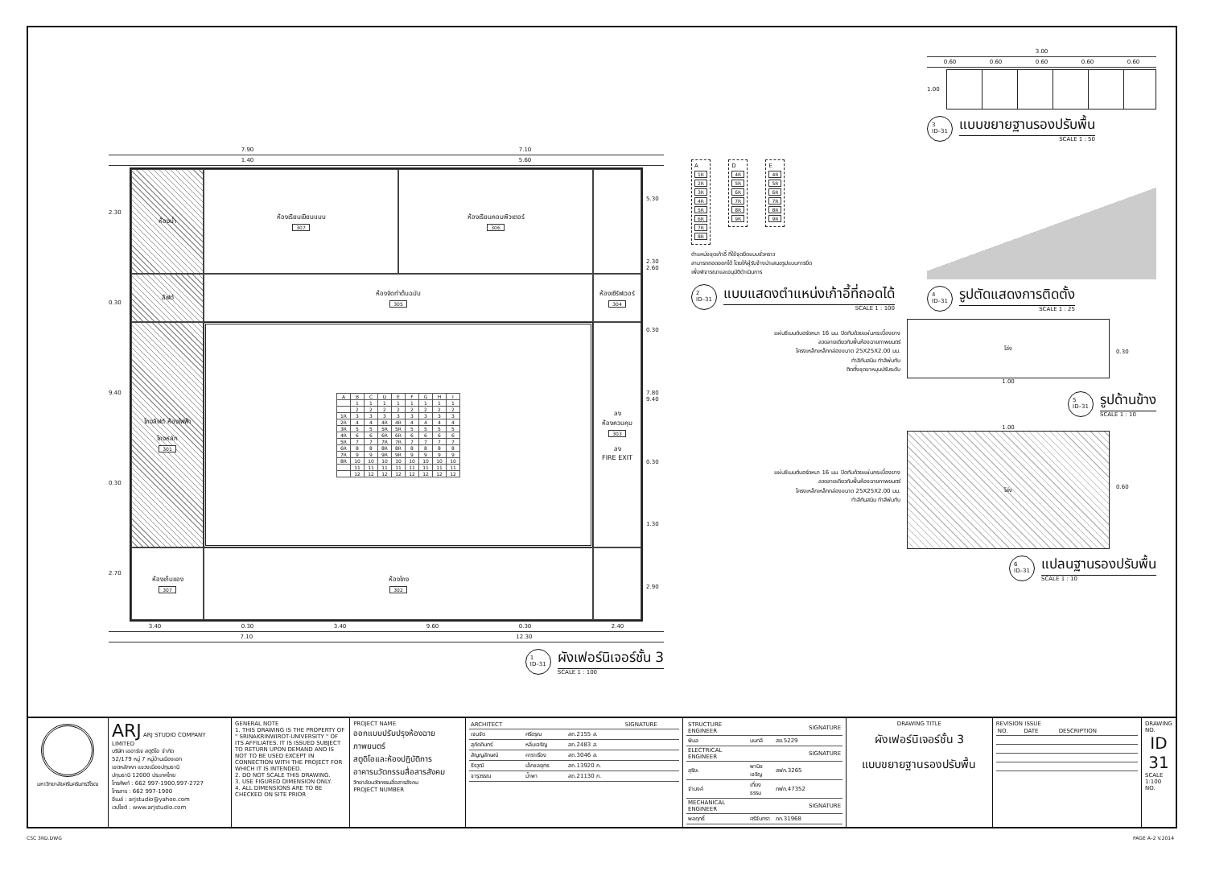7.90 7.10
1.40 5.60
2.30
0.30
9.40
0.30
2.70
ห้องน้ำ
ห้องเรียนเขียนแบบ
307
ห้องเรียนคอมพิวเตอร์
306
ลิฟต์
ห้องจัดทำต้นฉบับ
305
ห้องเซิร์ฟเวอร์
304
โถงลิฟต์ ห้องไฟฟ้า
โถงหลัก
301
| A | B | C | D | E | F | G | H | I |
| --- | --- | --- | --- | --- | --- | --- | --- | --- |
| | 1 | 1 | 1 | 1 | 1 | 1 | 1 | 1 |
| | 2 | 2 | 2 | 2 | 2 | 2 | 2 | 2 |
| 1R | 3 | 3 | 3 | 3 | 3 | 3 | 3 | 3 |
| 2R | 4 | 4 | 4R | 4R | 4 | 4 | 4 | 4 |
| 3R | 5 | 5 | 5R | 5R | 5 | 5 | 5 | 5 |
| 4R | 6 | 6 | 6R | 6R | 6 | 6 | 6 | 6 |
| 5R | 7 | 7 | 7R | 7R | 7 | 7 | 7 | 7 |
| 6R | 8 | 8 | 8R | 8R | 8 | 8 | 8 | 8 |
| 7R | 9 | 9 | 9R | 9R | 9 | 9 | 9 | 9 |
| 8R | 10 | 10 | 10 | 10 | 10 | 10 | 10 | 10 |
| | 11 | 11 | 11 | 11 | 11 | 11 | 11 | 11 |
| | 12 | 12 | 12 | 12 | 12 | 12 | 12 | 12 |
ลง
ห้องควบคุม
303
ลง
FIRE EXIT
ห้องเก็บของ
307
ห้องโถง
302
5.30
2.30 2.60
0.30
7.80 9.40
0.30
1.30
2.90
3.40 0.30 3.40 9.60 0.30 2.40
7.10 12.30
1
ID–31
ผังเฟอร์นิเจอร์ชั้น 3
SCALE 1 : 100
A 1R 2R 3R 4R 5R 6R 7R 8R
D 4R 5R 6R 7R 8R 9R
E 4R 5R 6R 7R 8R 9R
ตำแหน่งชุดเก้าอี้ ที่ใช้จุดยึดแบบชั่วคราว
สามารถถอดออกได้ โดยให้ผู้รับจ้างนำเสนอรูปแบบการยึด
เพื่อพิจารณาและอนุมัติดำเนินการ
2
ID–31
แบบแสดงตำแหน่งเก้าอี้ที่ถอดได้
SCALE 1 : 100
3.00
0.60 0.60 0.60 0.60 0.60
1.00
3
ID–31
แบบขยายฐานรองปรับพื้น
SCALE 1 : 50
4
ID–31
รูปตัดแสดงการติดตั้ง
SCALE 1 : 25
แผ่นซีเมนต์บอร์ดหนา 16 มม. ปิดทับด้วยแผ่นกระเบื้องยาง
ลวดลายเดียวกับพื้นห้องฉายภาพยนตร์
โครงเหล็กเหล็กกล่องขนาด 25X25X2.00 มม.
ทำสีกันสนิม ทำสีพ่นทับ
ติดตั้งชุดขาหมุนปรับระดับ
โล่ง
1.00
0.30
5
ID–31
รูปด้านข้าง
SCALE 1 : 10
แผ่นซีเมนต์บอร์ดหนา 16 มม. ปิดทับด้วยแผ่นกระเบื้องยาง
ลวดลายเดียวกับพื้นห้องฉายภาพยนตร์
โครงเหล็กเหล็กกล่องขนาด 25X25X2.00 มม.
ทำสีกันสนิม ทำสีพ่นทับ
1.00
โล่ง
0.60
6
ID–31
แปลนฐานรองปรับพื้น
SCALE 1 : 10
| มหาวิทยาลัยศรีนครินทรวิโรฒ | ARJ ARJ STUDIO COMPANY LIMITED บริษัท เออาร์เจ สตูดิโอ จำกัด 52/179 หมู่ 7 หมู่บ้านเมืองเอก เขตหลักหก แขวงเมืองปทุมธานี ปทุมธานี 12000 ประเทศไทย โทรศัพท์ : 662 997-1900,997-2727 โทรสาร : 662 997-1900 อีเมล์ : arjstudio@yahoo.com เวปไซต์ : www.arjstudio.com | GENERAL NOTE 1. THIS DRAWING IS THE PROPERTY OF " SRINAKRINWIROT-UNIVERSITY " OF ITS AFFILIATES. IT IS ISSUED SUBJECT TO RETURN UPON DEMAND AND IS NOT TO BE USED EXCEPT IN CONNECTION WITH THE PROJECT FOR WHICH IT IS INTENDED. 2. DO NOT SCALE THIS DRAWING. 3. USE FIGURED DIMENSION ONLY. 4. ALL DIMENSIONS ARE TO BE CHECKED ON SITE PRIOR | PROJECT NAME ออกแบบปรับปรุงห้องฉายภาพยนตร์ สตูดิโอและห้องปฏิบัติการ อาคารนวัตกรรมสื่อสารสังคม วิทยาลัยนวัตกรรมสื่อสารสังคม PROJECT NUMBER | / ARCHITECT / / / SIGNATURE / / เจนจัด / ศรีอรุณ / สถ.2155 ส. / / / สุภัคคินทร์ / หลิ่มเจริญ / สถ.2483 ส. / / / สัญญลักษณ์ / คาราเรือง / สถ.3046 ส. / / / ธีรวุฒิ / เล็กชลยุทธ / สถ.13920 ภ. / / / จารุวรรณ / น้ำพา / สถ.21130 ภ. / / | / STRUCTURE ENGINEER / / / SIGNATURE / / พิมล / นนทลี / สย.5229 / / / ELECTRICAL ENGINEER / / / SIGNATURE / / สุริยะ / พานิชเจริญ / สฟก.3265 / / / จำนงค์ / เที่ยงธรรม / ภฟก.47352 / / / MECHANICAL ENGINEER / / / SIGNATURE / / พลฤทธิ์ / ศรีจันทรา / ภก.31968 / / | DRAWING TITLE ผังเฟอร์นิเจอร์ชั้น 3 แบบขยายฐานรองปรับพื้น | REVISION ISSUE / NO. / DATE / DESCRIPTION / | DRAWING NO. ID 31 SCALE 1:100 NO. |
CSC 3RD.DWG PAGE A–2 V.2014